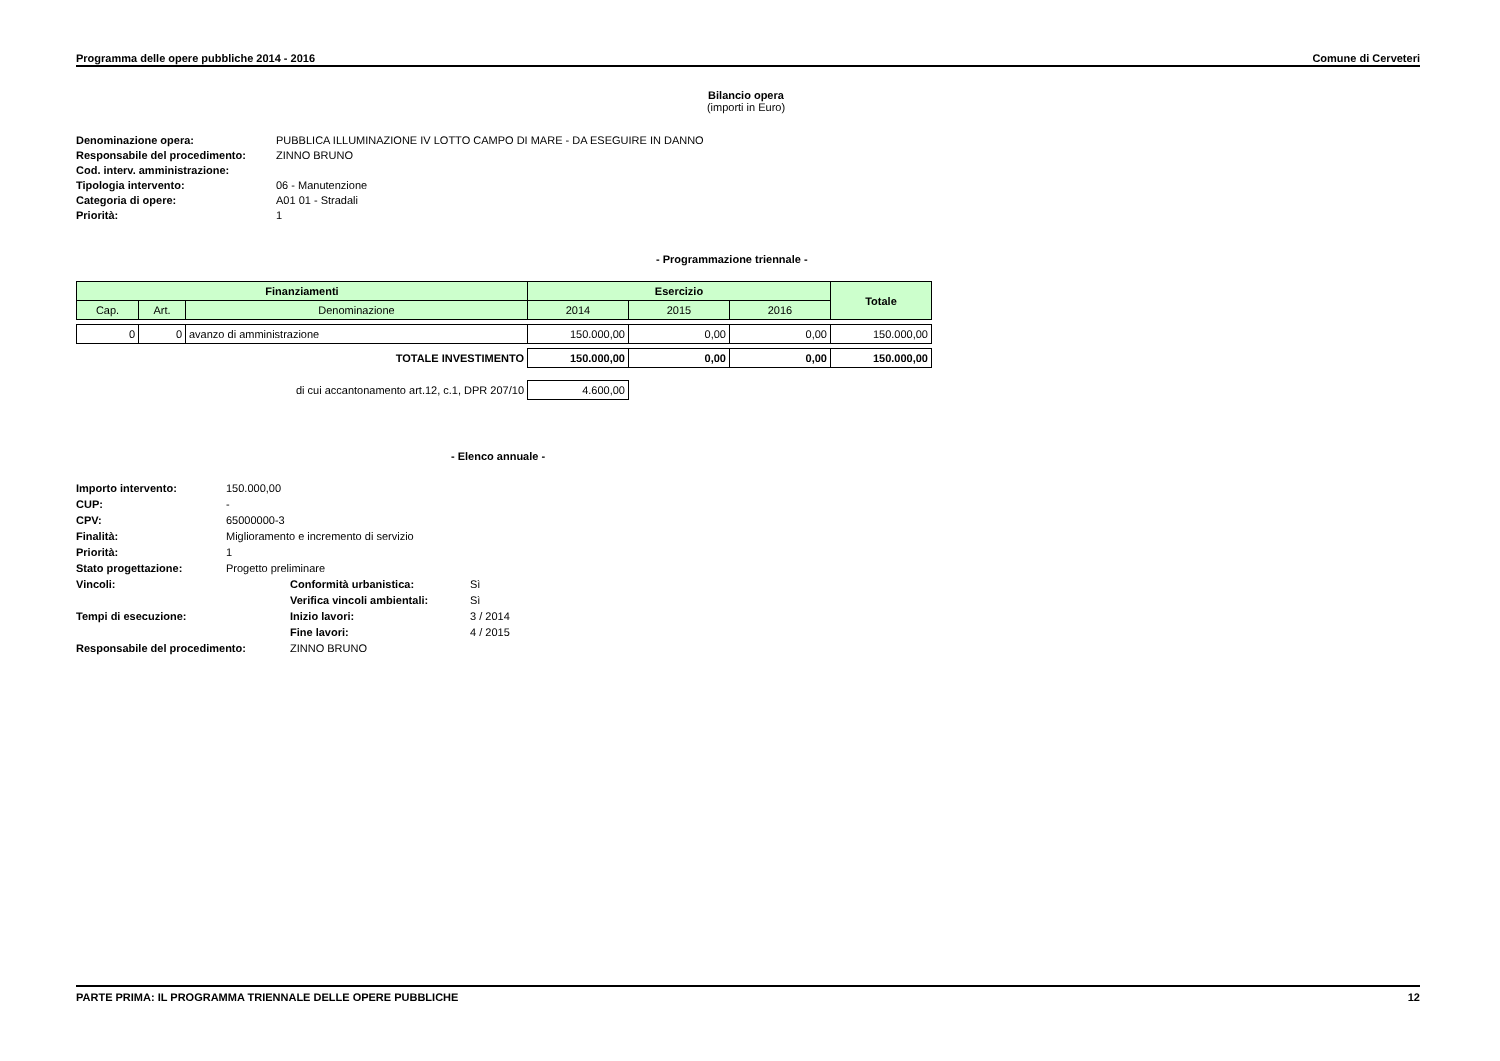Programma delle opere pubbliche 2014 - 2016 Comune di Cerveteri
Bilancio opera
(importi in Euro)
Denominazione opera: PUBBLICA ILLUMINAZIONE IV LOTTO CAMPO DI MARE - DA ESEGUIRE IN DANNO Responsabile del procedimento: ZINNO BRUNO Cod. interv. amministrazione: Tipologia intervento: 06 - Manutenzione Categoria di opere: A01 01 - Stradali Priorità: 1
- Programmazione triennale -
| Finanziamenti | | | Esercizio | | | Totale |
| --- | --- | --- | --- | --- | --- | --- |
| Cap. | Art. | Denominazione | 2014 | 2015 | 2016 | |
| 0 | 0 | avanzo di amministrazione | 150.000,00 | 0,00 | 0,00 | 150.000,00 |
| TOTALE INVESTIMENTO | | | 150.000,00 | 0,00 | 0,00 | 150.000,00 |
| di cui accantonamento art.12, c.1, DPR 207/10 | | | 4.600,00 | | | |
- Elenco annuale -
Importo intervento: 150.000,00 CUP: - CPV: 65000000-3 Finalità: Miglioramento e incremento di servizio Priorità: 1 Stato progettazione: Progetto preliminare Vincoli: Conformità urbanistica: Sì Verifica vincoli ambientali: Sì Tempi di esecuzione: Inizio lavori: 3 / 2014 Fine lavori: 4 / 2015 Responsabile del procedimento: ZINNO BRUNO
PARTE PRIMA: IL PROGRAMMA TRIENNALE DELLE OPERE PUBBLICHE 12